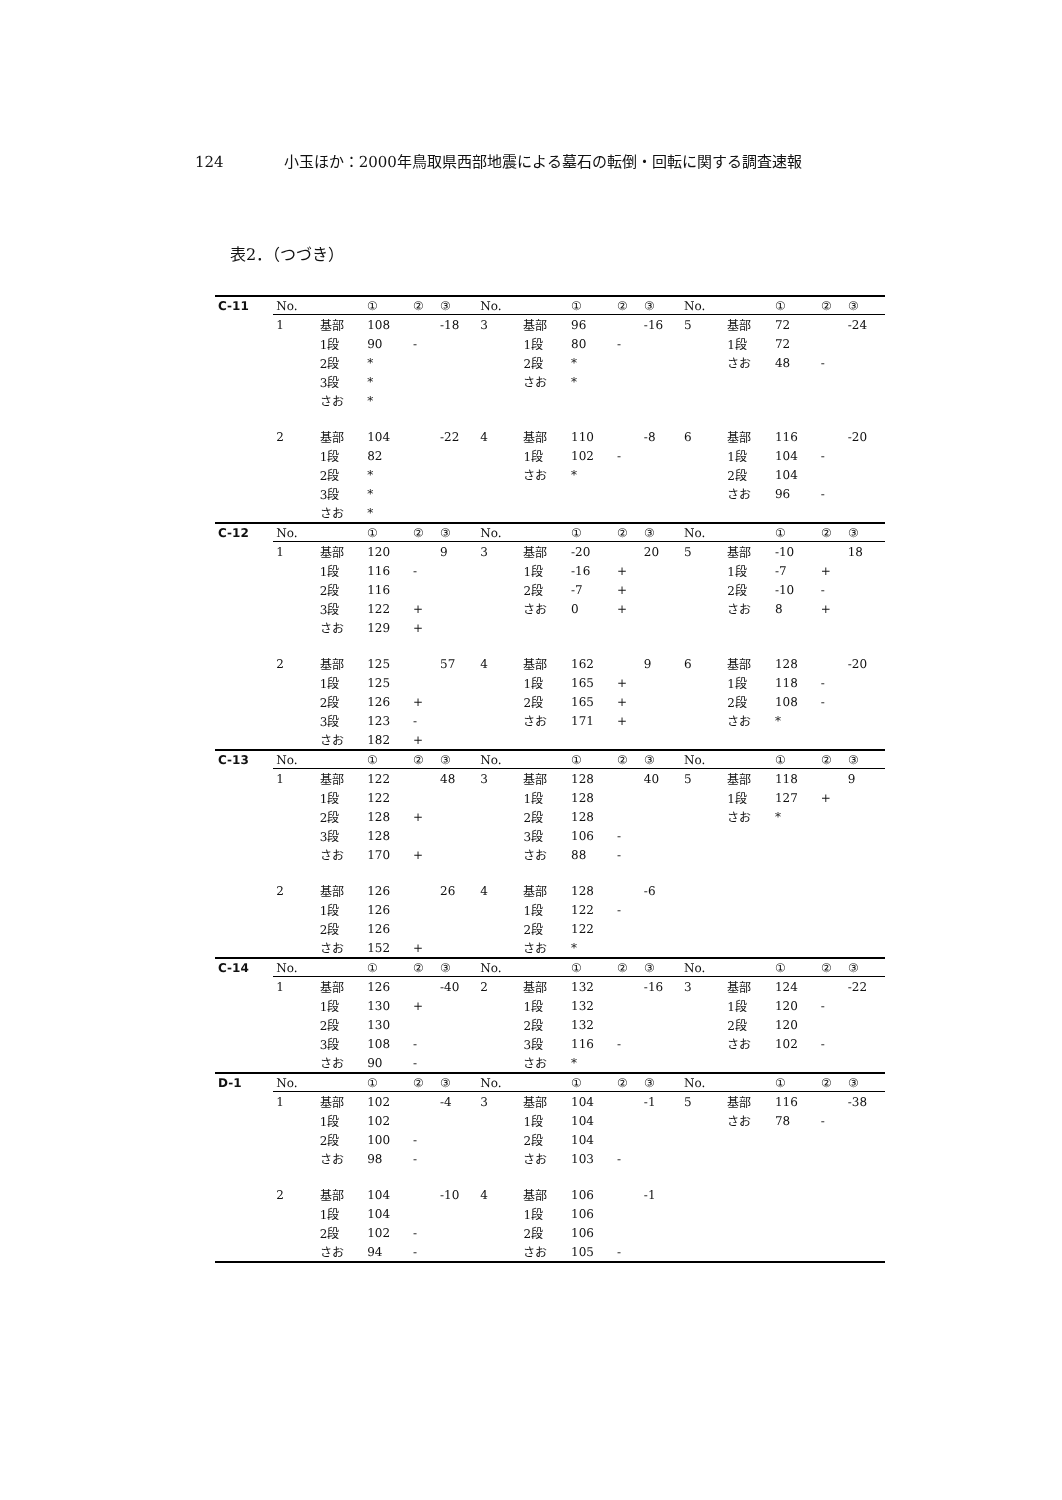124 小玉ほか：2000年鳥取県西部地震による墓石の転倒・回転に関する調査速報
表2．（つづき）
| C-11 | No. | | ① | ② | ③ | No. | | ① | ② | ③ | No. | | ① | ② | ③ |
| | 1 | 基部 | 108 | | -18 | 3 | 基部 | 96 | | -16 | 5 | 基部 | 72 | | -24 |
| | | 1段 | 90 | - | | | 1段 | 80 | - | | | 1段 | 72 | | |
| | | 2段 | * | | | | 2段 | * | | | | さお | 48 | - | |
| | | 3段 | * | | | | さお | * | | | | | | | |
| | | さお | * | | | | | | | | | | | | |
| | 2 | 基部 | 104 | | -22 | 4 | 基部 | 110 | | -8 | 6 | 基部 | 116 | | -20 |
| | | 1段 | 82 | | | | 1段 | 102 | - | | | 1段 | 104 | - | |
| | | 2段 | * | | | | さお | * | | | | 2段 | 104 | | |
| | | 3段 | * | | | | | | | | | さお | 96 | - | |
| | | さお | * | | | | | | | | | | | | |
| C-12 | No. | | ① | ② | ③ | No. | | ① | ② | ③ | No. | | ① | ② | ③ |
| | 1 | 基部 | 120 | | 9 | 3 | 基部 | -20 | | 20 | 5 | 基部 | -10 | | 18 |
| | | 1段 | 116 | - | | | 1段 | -16 | + | | | 1段 | -7 | + | |
| | | 2段 | 116 | | | | 2段 | -7 | + | | | 2段 | -10 | - | |
| | | 3段 | 122 | + | | | さお | 0 | + | | | さお | 8 | + | |
| | | さお | 129 | + | | | | | | | | | | | |
| | 2 | 基部 | 125 | | 57 | 4 | 基部 | 162 | | 9 | 6 | 基部 | 128 | | -20 |
| | | 1段 | 125 | | | | 1段 | 165 | + | | | 1段 | 118 | - | |
| | | 2段 | 126 | + | | | 2段 | 165 | + | | | 2段 | 108 | - | |
| | | 3段 | 123 | - | | | さお | 171 | + | | | さお | * | | |
| | | さお | 182 | + | | | | | | | | | | | |
| C-13 | No. | | ① | ② | ③ | No. | | ① | ② | ③ | No. | | ① | ② | ③ |
| | 1 | 基部 | 122 | | 48 | 3 | 基部 | 128 | | 40 | 5 | 基部 | 118 | | 9 |
| | | 1段 | 122 | | | | 1段 | 128 | | | | 1段 | 127 | + | |
| | | 2段 | 128 | + | | | 2段 | 128 | | | | さお | * | | |
| | | 3段 | 128 | | | | 3段 | 106 | - | | | | | | |
| | | さお | 170 | + | | | さお | 88 | - | | | | | | |
| | 2 | 基部 | 126 | | 26 | 4 | 基部 | 128 | | -6 | | | | | |
| | | 1段 | 126 | | | | 1段 | 122 | - | | | | | | |
| | | 2段 | 126 | | | | 2段 | 122 | | | | | | | |
| | | さお | 152 | + | | | さお | * | | | | | | | |
| C-14 | No. | | ① | ② | ③ | No. | | ① | ② | ③ | No. | | ① | ② | ③ |
| | 1 | 基部 | 126 | | -40 | 2 | 基部 | 132 | | -16 | 3 | 基部 | 124 | | -22 |
| | | 1段 | 130 | + | | | 1段 | 132 | | | | 1段 | 120 | - | |
| | | 2段 | 130 | | | | 2段 | 132 | | | | 2段 | 120 | | |
| | | 3段 | 108 | - | | | 3段 | 116 | - | | | さお | 102 | - | |
| | | さお | 90 | - | | | さお | * | | | | | | | |
| D-1 | No. | | ① | ② | ③ | No. | | ① | ② | ③ | No. | | ① | ② | ③ |
| | 1 | 基部 | 102 | | -4 | 3 | 基部 | 104 | | -1 | 5 | 基部 | 116 | | -38 |
| | | 1段 | 102 | | | | 1段 | 104 | | | | さお | 78 | - | |
| | | 2段 | 100 | - | | | 2段 | 104 | | | | | | | |
| | | さお | 98 | - | | | さお | 103 | - | | | | | | |
| | 2 | 基部 | 104 | | -10 | 4 | 基部 | 106 | | -1 | | | | | |
| | | 1段 | 104 | | | | 1段 | 106 | | | | | | | |
| | | 2段 | 102 | - | | | 2段 | 106 | | | | | | | |
| | | さお | 94 | - | | | さお | 105 | - | | | | | | |